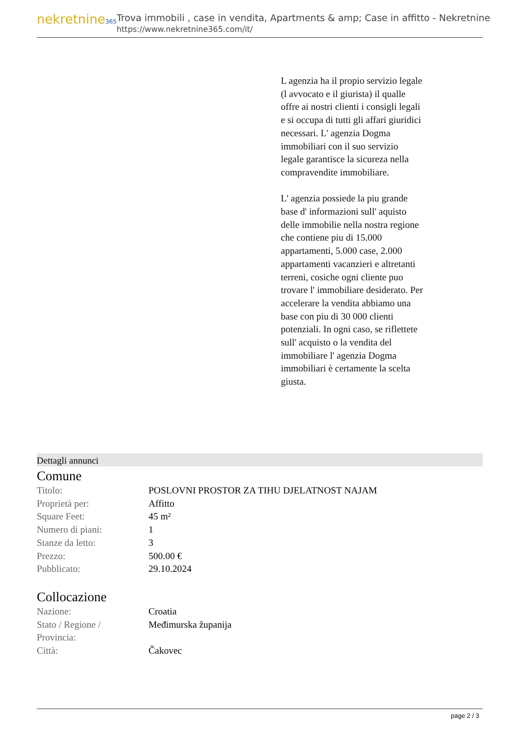nekretnine365
Trova immobili , case in vendita, Apartments & amp; Case in affitto - Nekretnine
https://www.nekretnine365.com/it/
L agenzia ha il propio servizio legale (l avvocato e il giurista) il qualle offre ai nostri clienti i consigli legali e si occupa di tutti gli affari giuridici necessari. L' agenzia Dogma immobiliari con il suo servizio legale garantisce la sicureza nella compravendite immobiliare.
L' agenzia possiede la piu grande base d' informazioni sull' aquisto delle immobilie nella nostra regione che contiene piu di 15.000 appartamenti, 5.000 case, 2.000 appartamenti vacanzieri e altretanti terreni, cosiche ogni cliente puo trovare l' immobiliare desiderato. Per accelerare la vendita abbiamo una base con piu di 30 000 clienti potenziali. In ogni caso, se riflettete sull' acquisto o la vendita del immobiliare l' agenzia Dogma immobiliari è certamente la scelta giusta.
Dettagli annunci
Comune
| Titolo: | POSLOVNI PROSTOR ZA TIHU DJELATNOST NAJAM |
| Proprietà per: | Affitto |
| Square Feet: | 45 m² |
| Numero di piani: | 1 |
| Stanze da letto: | 3 |
| Prezzo: | 500.00 € |
| Pubblicato: | 29.10.2024 |
Collocazione
| Nazione: | Croatia |
| Stato / Regione / Provincia: | Međimurska županija |
| Città: | Čakovec |
page 2 / 3